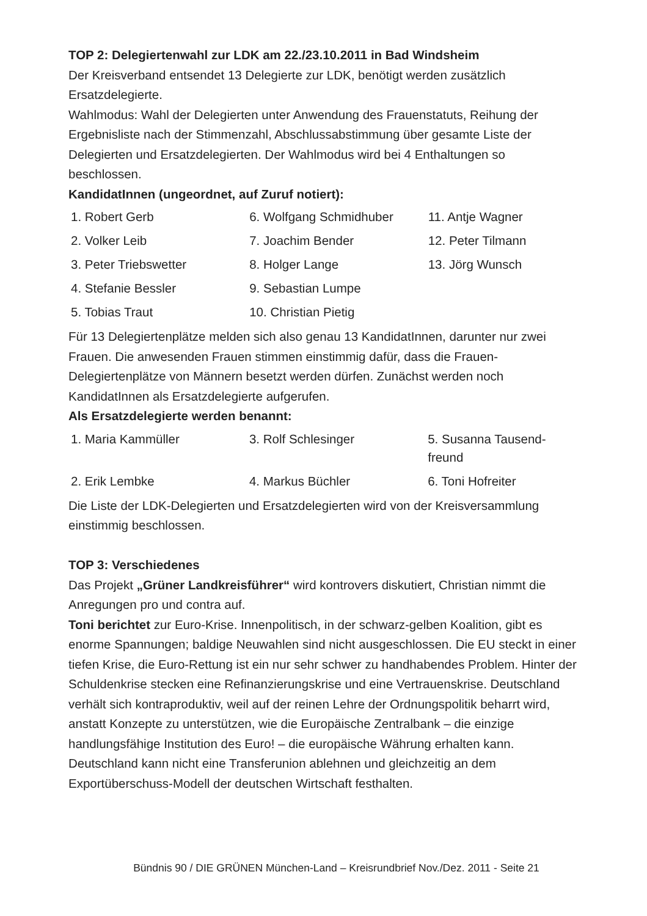TOP 2: Delegiertenwahl zur LDK am 22./23.10.2011 in Bad Windsheim
Der Kreisverband entsendet 13 Delegierte zur LDK, benötigt werden zusätzlich Ersatzdelegierte.
Wahlmodus: Wahl der Delegierten unter Anwendung des Frauenstatuts, Reihung der Ergebnisliste nach der Stimmenzahl, Abschlussabstimmung über gesamte Liste der Delegierten und Ersatzdelegierten. Der Wahlmodus wird bei 4 Enthaltungen so beschlossen.
KandidatInnen (ungeordnet, auf Zuruf notiert):
| 1. Robert Gerb | 6. Wolfgang Schmidhuber | 11. Antje Wagner |
| 2. Volker Leib | 7. Joachim Bender | 12. Peter Tilmann |
| 3. Peter Triebswetter | 8. Holger Lange | 13. Jörg Wunsch |
| 4. Stefanie Bessler | 9. Sebastian Lumpe | |
| 5. Tobias Traut | 10. Christian Pietig | |
Für 13 Delegiertenplätze melden sich also genau 13 KandidatInnen, darunter nur zwei Frauen. Die anwesenden Frauen stimmen einstimmig dafür, dass die Frauen-Delegiertenplätze von Männern besetzt werden dürfen. Zunächst werden noch KandidatInnen als Ersatzdelegierte aufgerufen.
Als Ersatzdelegierte werden benannt:
| 1. Maria Kammüller | 3. Rolf Schlesinger | 5. Susanna Tausend- freund |
| 2. Erik Lembke | 4. Markus Büchler | 6. Toni Hofreiter |
Die Liste der LDK-Delegierten und Ersatzdelegierten wird von der Kreisversammlung einstimmig beschlossen.
TOP 3: Verschiedenes
Das Projekt „Grüner Landkreisführer“ wird kontrovers diskutiert, Christian nimmt die Anregungen pro und contra auf.
Toni berichtet zur Euro-Krise. Innenpolitisch, in der schwarz-gelben Koalition, gibt es enorme Spannungen; baldige Neuwahlen sind nicht ausgeschlossen. Die EU steckt in einer tiefen Krise, die Euro-Rettung ist ein nur sehr schwer zu handhabendes Problem. Hinter der Schuldenkrise stecken eine Refinanzierungskrise und eine Vertrauenskrise. Deutschland verhält sich kontraproduktiv, weil auf der reinen Lehre der Ordnungspolitik beharrt wird, anstatt Konzepte zu unterstützen, wie die Europäische Zentralbank – die einzige handlungsfähige Institution des Euro! – die europäische Währung erhalten kann. Deutschland kann nicht eine Transferunion ablehnen und gleichzeitig an dem Exportüberschuss-Modell der deutschen Wirtschaft festhalten.
Bündnis 90 / DIE GRÜNEN München-Land – Kreisrundbrief Nov./Dez. 2011 - Seite 21